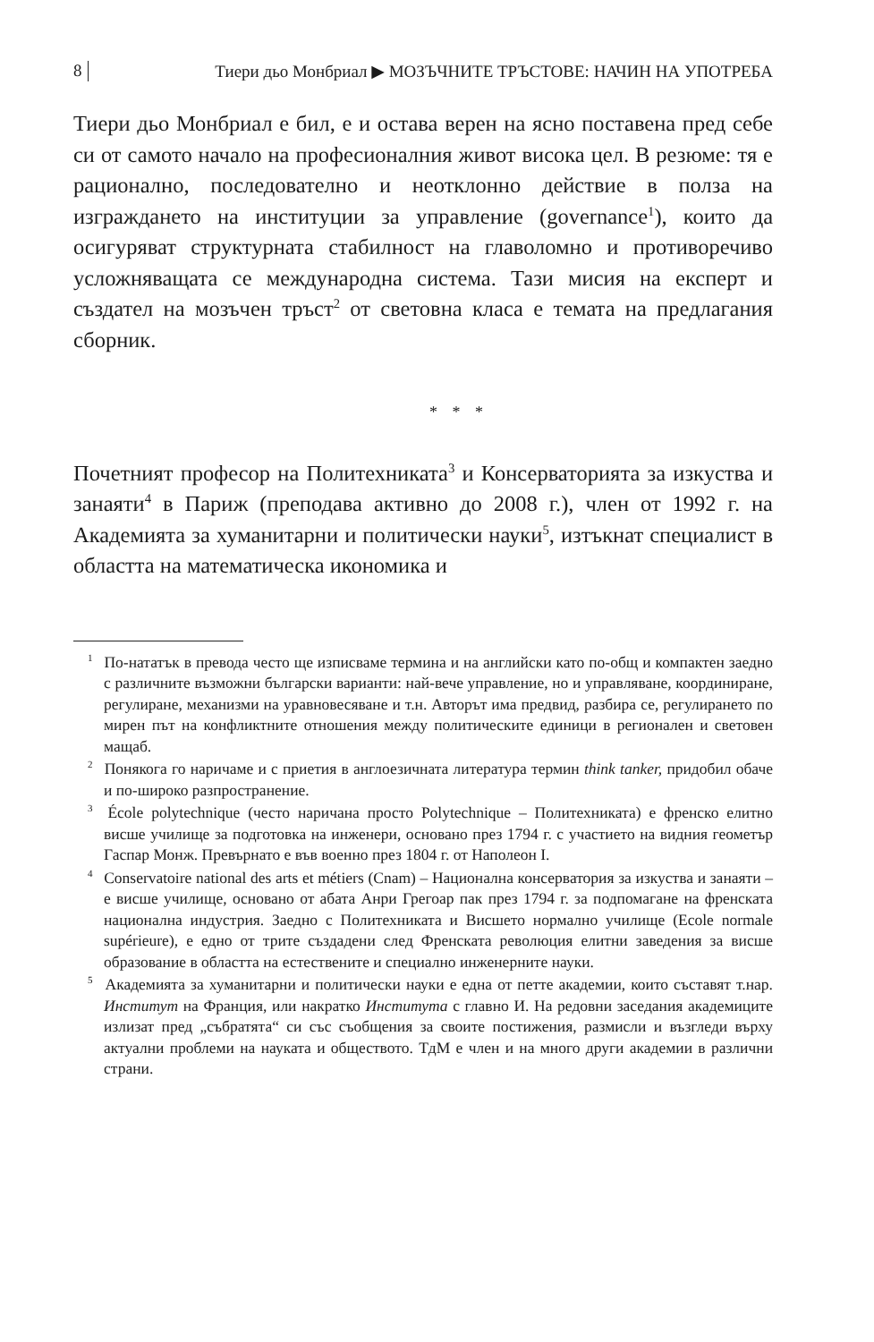8 Тиери дьо Монбриал ▶ МОЗЪЧНИТЕ ТРЪСТОВЕ: НАЧИН НА УПОТРЕБА
Тиери дьо Монбриал е бил, е и остава верен на ясно поставена пред себе си от самото начало на професионалния живот висока цел. В резюме: тя е рационално, последователно и неотклонно действие в полза на изграждането на институции за управление (governance<sup>1</sup>), които да осигуряват структурната стабилност на главоломно и противоречиво усложняващата се международна система. Тази мисия на експерт и създател на мозъчен тръст<sup>2</sup> от световна класа е темата на предлагания сборник.
* * *
Почетният професор на Политехниката<sup>3</sup> и Консерваторията за изкуства и занаяти<sup>4</sup> в Париж (преподава активно до 2008 г.), член от 1992 г. на Академията за хуманитарни и политически науки<sup>5</sup>, изтъкнат специалист в областта на математическа икономика и
<sup>1</sup> По-нататък в превода често ще изписваме термина и на английски като по-общ и компактен заедно с различните възможни български варианти: най-вече управление, но и управляване, координиране, регулиране, механизми на уравновесяване и т.н. Авторът има предвид, разбира се, регулирането по мирен път на конфликтните отношения между политическите единици в регионален и световен мащаб.
<sup>2</sup> Понякога го наричаме и с приетия в англоезичната литература термин think tanker, придобил обаче и по-широко разпространение.
<sup>3</sup> École polytechnique (често наричана просто Polytechnique – Политехниката) е френско елитно висше училище за подготовка на инженери, основано през 1794 г. с участието на видния геометър Гаспар Монж. Превърнато е във военно през 1804 г. от Наполеон I.
<sup>4</sup> Conservatoire national des arts et métiers (Cnam) – Национална консерватория за изкуства и занаяти – е висше училище, основано от абата Анри Грегоар пак през 1794 г. за подпомагане на френската национална индустрия. Заедно с Политехниката и Висшето нормално училище (Ecole normale supérieure), е едно от трите създадени след Френската революция елитни заведения за висше образование в областта на естествените и специално инженерните науки.
<sup>5</sup> Академията за хуманитарни и политически науки е една от петте академии, които съставят т.нар. Институт на Франция, или накратко Института с главно И. На редовни заседания академиците излизат пред „събратята“ си със съобщения за своите постижения, размисли и възгледи върху актуални проблеми на науката и обществото. ТдМ е член и на много други академии в различни страни.